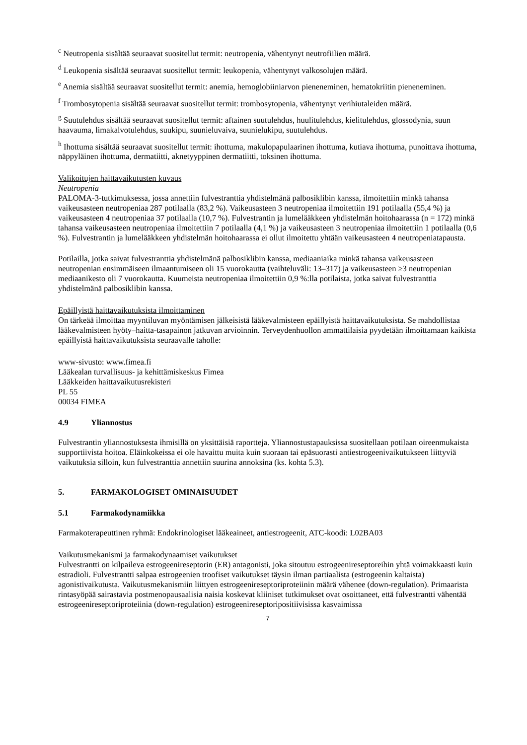<sup>c</sup> Neutropenia sisältää seuraavat suositellut termit: neutropenia, vähentynyt neutrofiilien määrä.
<sup>d</sup> Leukopenia sisältää seuraavat suositellut termit: leukopenia, vähentynyt valkosolujen määrä.
<sup>e</sup> Anemia sisältää seuraavat suositellut termit: anemia, hemoglobiiniarvon pieneneminen, hematokriitin pieneneminen.
<sup>f</sup> Trombosytopenia sisältää seuraavat suositellut termit: trombosytopenia, vähentynyt verihiutaleiden määrä.
<sup>g</sup> Suutulehdus sisältää seuraavat suositellut termit: aftainen suutulehdus, huulitulehdus, kielitulehdus, glossodynia, suun haavauma, limakalvotulehdus, suukipu, suunieluvaiva, suunielukipu, suutulehdus.
<sup>h</sup> Ihottuma sisältää seuraavat suositellut termit: ihottuma, makulopapulaarinen ihottuma, kutiava ihottuma, punoittava ihottuma, näppyläinen ihottuma, dermatiitti, aknetyyppinen dermatiitti, toksinen ihottuma.
Valikoitujen haittavaikutusten kuvaus
Neutropenia
PALOMA-3-tutkimuksessa, jossa annettiin fulvestranttia yhdistelmänä palbosiklibin kanssa, ilmoitettiin minkä tahansa vaikeusasteen neutropeniaa 287 potilaalla (83,2 %). Vaikeusasteen 3 neutropeniaa ilmoitettiin 191 potilaalla (55,4 %) ja vaikeusasteen 4 neutropeniaa 37 potilaalla (10,7 %). Fulvestrantin ja lumelääkkeen yhdistelmän hoitohaarassa (n = 172) minkä tahansa vaikeusasteen neutropeniaa ilmoitettiin 7 potilaalla (4,1 %) ja vaikeusasteen 3 neutropeniaa ilmoitettiin 1 potilaalla (0,6 %). Fulvestrantin ja lumelääkkeen yhdistelmän hoitohaarassa ei ollut ilmoitettu yhtään vaikeusasteen 4 neutropeniatapausta.
Potilailla, jotka saivat fulvestranttia yhdistelmänä palbosiklibin kanssa, mediaaniaika minkä tahansa vaikeusasteen neutropenian ensimmäiseen ilmaantumiseen oli 15 vuorokautta (vaihteluväli: 13–317) ja vaikeusasteen ≥3 neutropenian mediaanikesto oli 7 vuorokautta. Kuumeista neutropeniaa ilmoitettiin 0,9 %:lla potilaista, jotka saivat fulvestranttia yhdistelmänä palbosiklibin kanssa.
Epäillyistä haittavaikutuksista ilmoittaminen
On tärkeää ilmoittaa myyntiluvan myöntämisen jälkeisistä lääkevalmisteen epäillyistä haittavaikutuksista. Se mahdollistaa lääkevalmisteen hyöty–haitta-tasapainon jatkuvan arvioinnin. Terveydenhuollon ammattilaisia pyydetään ilmoittamaan kaikista epäillyistä haittavaikutuksista seuraavalle taholle:
www-sivusto: www.fimea.fi
Lääkealan turvallisuus- ja kehittämiskeskus Fimea
Lääkkeiden haittavaikutusrekisteri
PL 55
00034 FIMEA
4.9 Yliannostus
Fulvestrantin yliannostuksesta ihmisillä on yksittäisiä raportteja. Yliannostustapauksissa suositellaan potilaan oireenmukaista supportiivista hoitoa. Eläinkokeissa ei ole havaittu muita kuin suoraan tai epäsuorasti antiestrogeenivaikutukseen liittyviä vaikutuksia silloin, kun fulvestranttia annettiin suurina annoksina (ks. kohta 5.3).
5. FARMAKOLOGISET OMINAISUUDET
5.1 Farmakodynamiikka
Farmakoterapeuttinen ryhmä: Endokrinologiset lääkeaineet, antiestrogeenit, ATC-koodi: L02BA03
Vaikutusmekanismi ja farmakodynaamiset vaikutukset
Fulvestrantti on kilpaileva estrogeenireseptorin (ER) antagonisti, joka sitoutuu estrogeenireseptoreihin yhtä voimakkaasti kuin estradioli. Fulvestrantti salpaa estrogeenien troofiset vaikutukset täysin ilman partiaalista (estrogeenin kaltaista) agonistivaikutusta. Vaikutusmekanismiin liittyen estrogeenireseptoriproteiinin määrä vähenee (down-regulation). Primaarista rintasyöpää sairastavia postmenopausaalisia naisia koskevat kliiniset tutkimukset ovat osoittaneet, että fulvestrantti vähentää estrogeenireseptoriproteiinia (down-regulation) estrogeenireseptoripositiivisissa kasvaimissa
7